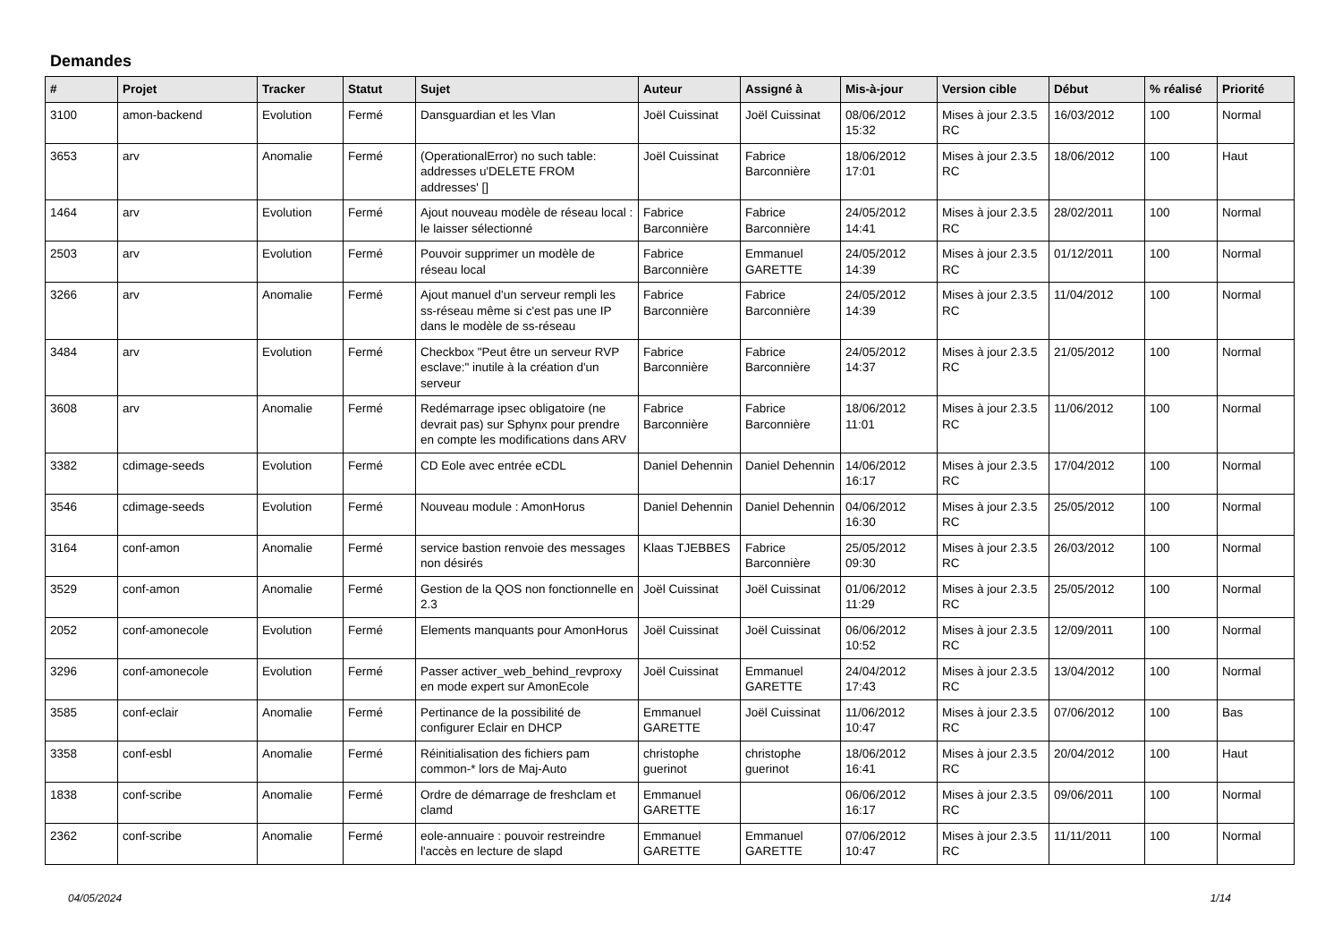Demandes
| # | Projet | Tracker | Statut | Sujet | Auteur | Assigné à | Mis-à-jour | Version cible | Début | % réalisé | Priorité |
| --- | --- | --- | --- | --- | --- | --- | --- | --- | --- | --- | --- |
| 3100 | amon-backend | Evolution | Fermé | Dansguardian et les Vlan | Joël Cuissinat | Joël Cuissinat | 08/06/2012 15:32 | Mises à jour 2.3.5 RC | 16/03/2012 | 100 | Normal |
| 3653 | arv | Anomalie | Fermé | (OperationalError) no such table: addresses u'DELETE FROM addresses' [] | Joël Cuissinat | Fabrice Barconnière | 18/06/2012 17:01 | Mises à jour 2.3.5 RC | 18/06/2012 | 100 | Haut |
| 1464 | arv | Evolution | Fermé | Ajout nouveau modèle de réseau local : le laisser sélectionné | Fabrice Barconnière | Fabrice Barconnière | 24/05/2012 14:41 | Mises à jour 2.3.5 RC | 28/02/2011 | 100 | Normal |
| 2503 | arv | Evolution | Fermé | Pouvoir supprimer un modèle de réseau local | Fabrice Barconnière | Emmanuel GARETTE | 24/05/2012 14:39 | Mises à jour 2.3.5 RC | 01/12/2011 | 100 | Normal |
| 3266 | arv | Anomalie | Fermé | Ajout manuel d'un serveur rempli les ss-réseau même si c'est pas une IP dans le modèle de ss-réseau | Fabrice Barconnière | Fabrice Barconnière | 24/05/2012 14:39 | Mises à jour 2.3.5 RC | 11/04/2012 | 100 | Normal |
| 3484 | arv | Evolution | Fermé | Checkbox "Peut être un serveur RVP esclave:" inutile à la création d'un serveur | Fabrice Barconnière | Fabrice Barconnière | 24/05/2012 14:37 | Mises à jour 2.3.5 RC | 21/05/2012 | 100 | Normal |
| 3608 | arv | Anomalie | Fermé | Redémarrage ipsec obligatoire (ne devrait pas) sur Sphynx pour prendre en compte les modifications dans ARV | Fabrice Barconnière | Fabrice Barconnière | 18/06/2012 11:01 | Mises à jour 2.3.5 RC | 11/06/2012 | 100 | Normal |
| 3382 | cdimage-seeds | Evolution | Fermé | CD Eole avec entrée eCDL | Daniel Dehennin | Daniel Dehennin | 14/06/2012 16:17 | Mises à jour 2.3.5 RC | 17/04/2012 | 100 | Normal |
| 3546 | cdimage-seeds | Evolution | Fermé | Nouveau module : AmonHorus | Daniel Dehennin | Daniel Dehennin | 04/06/2012 16:30 | Mises à jour 2.3.5 RC | 25/05/2012 | 100 | Normal |
| 3164 | conf-amon | Anomalie | Fermé | service bastion renvoie des messages non désirés | Klaas TJEBBES | Fabrice Barconnière | 25/05/2012 09:30 | Mises à jour 2.3.5 RC | 26/03/2012 | 100 | Normal |
| 3529 | conf-amon | Anomalie | Fermé | Gestion de la QOS non fonctionnelle en 2.3 | Joël Cuissinat | Joël Cuissinat | 01/06/2012 11:29 | Mises à jour 2.3.5 RC | 25/05/2012 | 100 | Normal |
| 2052 | conf-amonecole | Evolution | Fermé | Elements manquants pour AmonHorus | Joël Cuissinat | Joël Cuissinat | 06/06/2012 10:52 | Mises à jour 2.3.5 RC | 12/09/2011 | 100 | Normal |
| 3296 | conf-amonecole | Evolution | Fermé | Passer activer_web_behind_revproxy en mode expert sur AmonEcole | Joël Cuissinat | Emmanuel GARETTE | 24/04/2012 17:43 | Mises à jour 2.3.5 RC | 13/04/2012 | 100 | Normal |
| 3585 | conf-eclair | Anomalie | Fermé | Pertinance de la possibilité de configurer Eclair en DHCP | Emmanuel GARETTE | Joël Cuissinat | 11/06/2012 10:47 | Mises à jour 2.3.5 RC | 07/06/2012 | 100 | Bas |
| 3358 | conf-esbl | Anomalie | Fermé | Réinitialisation des fichiers pam common-* lors de Maj-Auto | christophe guerinot | christophe guerinot | 18/06/2012 16:41 | Mises à jour 2.3.5 RC | 20/04/2012 | 100 | Haut |
| 1838 | conf-scribe | Anomalie | Fermé | Ordre de démarrage de freshclam et clamd | Emmanuel GARETTE | | 06/06/2012 16:17 | Mises à jour 2.3.5 RC | 09/06/2011 | 100 | Normal |
| 2362 | conf-scribe | Anomalie | Fermé | eole-annuaire : pouvoir restreindre l'accès en lecture de slapd | Emmanuel GARETTE | Emmanuel GARETTE | 07/06/2012 10:47 | Mises à jour 2.3.5 RC | 11/11/2011 | 100 | Normal |
04/05/2024 1/14